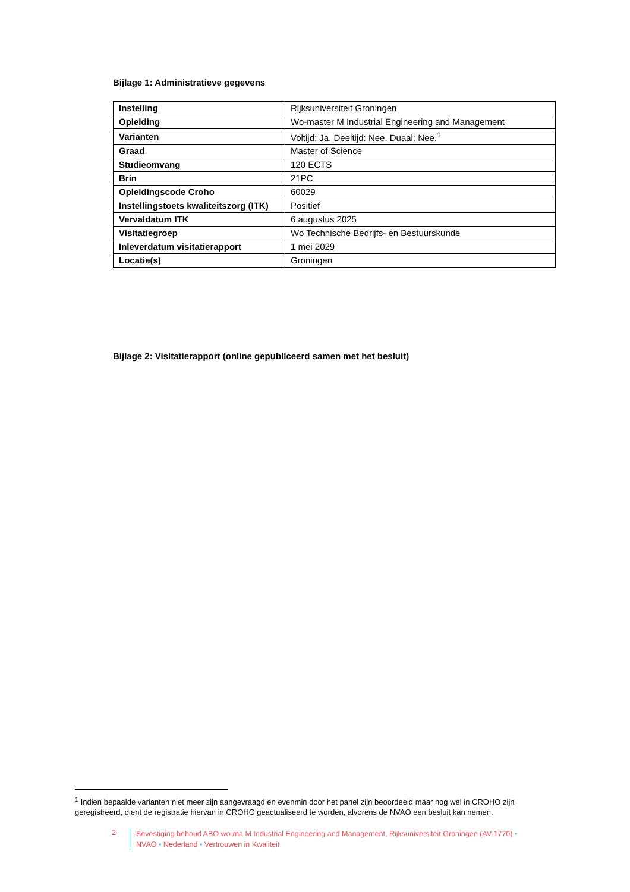Bijlage 1: Administratieve gegevens
| Instelling | Rijksuniversiteit Groningen |
| Opleiding | Wo-master M Industrial Engineering and Management |
| Varianten | Voltijd: Ja. Deeltijd: Nee. Duaal: Nee.<sup>1</sup> |
| Graad | Master of Science |
| Studieomvang | 120 ECTS |
| Brin | 21PC |
| Opleidingscode Croho | 60029 |
| Instellingstoets kwaliteitszorg (ITK) | Positief |
| Vervaldatum ITK | 6 augustus 2025 |
| Visitatiegroep | Wo Technische Bedrijfs- en Bestuurskunde |
| Inleverdatum visitatierapport | 1 mei 2029 |
| Locatie(s) | Groningen |
Bijlage 2: Visitatierapport (online gepubliceerd samen met het besluit)
<sup>1</sup> Indien bepaalde varianten niet meer zijn aangevraagd en evenmin door het panel zijn beoordeeld maar nog wel in CROHO zijn geregistreerd, dient de registratie hiervan in CROHO geactualiseerd te worden, alvorens de NVAO een besluit kan nemen.
2
Bevestiging behoud ABO wo-ma M Industrial Engineering and Management, Rijksuniversiteit Groningen (AV-1770) •
NVAO • Nederland • Vertrouwen in Kwaliteit